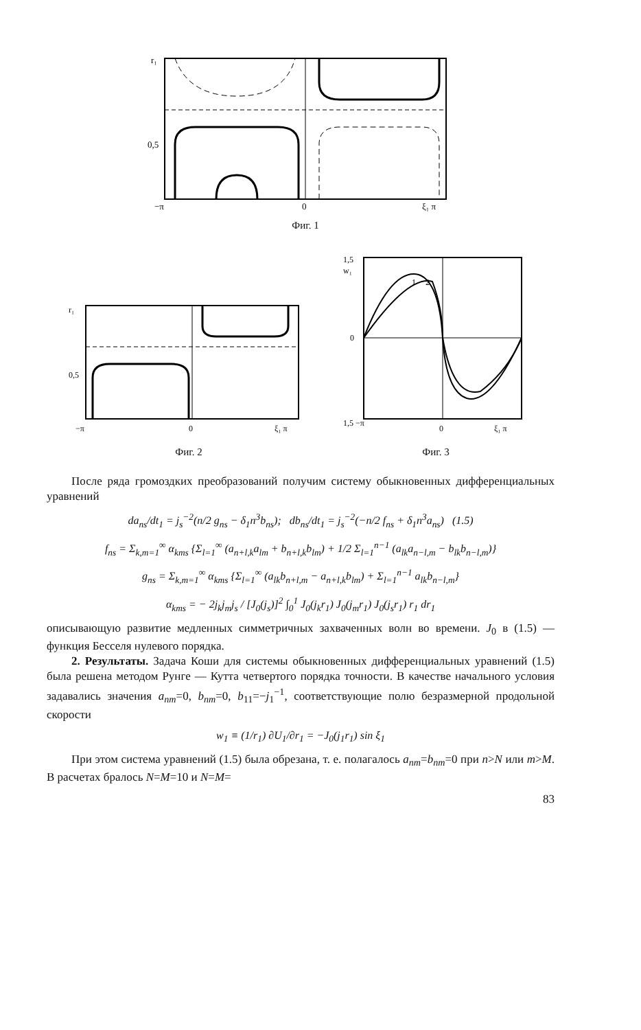r₁
0,5
−π
0
ξ₁ π
Фиг. 1
r₁
0,5
−π
0
ξ₁ π
Фиг. 2
1,5
w₁
1
2
0
1,5 −π
0
ξ₁ π
Фиг. 3
После ряда громоздких преобразований получим систему обыкновенных дифференциальных уравнений
da<sub>ns</sub>/dt<sub>1</sub> = j<sub>s</sub><sup>−2</sup>(n/2 g<sub>ns</sub> − δ<sub>1</sub>n<sup>3</sup>b<sub>ns</sub>); db<sub>ns</sub>/dt<sub>1</sub> = j<sub>s</sub><sup>−2</sup>(−n/2 f<sub>ns</sub> + δ<sub>1</sub>n<sup>3</sup>a<sub>ns</sub>) (1.5)
f<sub>ns</sub> = Σ<sub>k,m=1</sub><sup>∞</sup> α<sub>kms</sub> {Σ<sub>l=1</sub><sup>∞</sup> (a<sub>n+l,k</sub>a<sub>lm</sub> + b<sub>n+l,k</sub>b<sub>lm</sub>) + 1/2 Σ<sub>l=1</sub><sup>n−1</sup> (a<sub>lk</sub>a<sub>n−l,m</sub> − b<sub>lk</sub>b<sub>n−l,m</sub>)}
g<sub>ns</sub> = Σ<sub>k,m=1</sub><sup>∞</sup> α<sub>kms</sub> {Σ<sub>l=1</sub><sup>∞</sup> (a<sub>lk</sub>b<sub>n+l,m</sub> − a<sub>n+l,k</sub>b<sub>lm</sub>) + Σ<sub>l=1</sub><sup>n−1</sup> a<sub>lk</sub>b<sub>n−l,m</sub>}
α<sub>kms</sub> = − 2j<sub>k</sub>j<sub>m</sub>j<sub>s</sub> / [J<sub>0</sub>(j<sub>s</sub>)]<sup>2</sup> ∫<sub>0</sub><sup>1</sup> J<sub>0</sub>(j<sub>k</sub>r<sub>1</sub>) J<sub>0</sub>(j<sub>m</sub>r<sub>1</sub>) J<sub>0</sub>(j<sub>s</sub>r<sub>1</sub>) r<sub>1</sub> dr<sub>1</sub>
описывающую развитие медленных симметричных захваченных волн во времени. J<sub>0</sub> в (1.5) — функция Бесселя нулевого порядка.
2. Результаты. Задача Коши для системы обыкновенных дифференциальных уравнений (1.5) была решена методом Рунге — Кутта четвертого порядка точности. В качестве начального условия задавались значения a<sub>nm</sub>=0, b<sub>nm</sub>=0, b<sub>11</sub>=−j<sub>1</sub><sup>−1</sup>, соответствующие полю безразмерной продольной скорости
w<sub>1</sub> ≡ (1/r<sub>1</sub>) ∂U<sub>1</sub>/∂r<sub>1</sub> = −J<sub>0</sub>(j<sub>1</sub>r<sub>1</sub>) sin ξ<sub>1</sub>
При этом система уравнений (1.5) была обрезана, т. е. полагалось a<sub>nm</sub>=b<sub>nm</sub>=0 при n>N или m>M. В расчетах бралось N=M=10 и N=M=
83